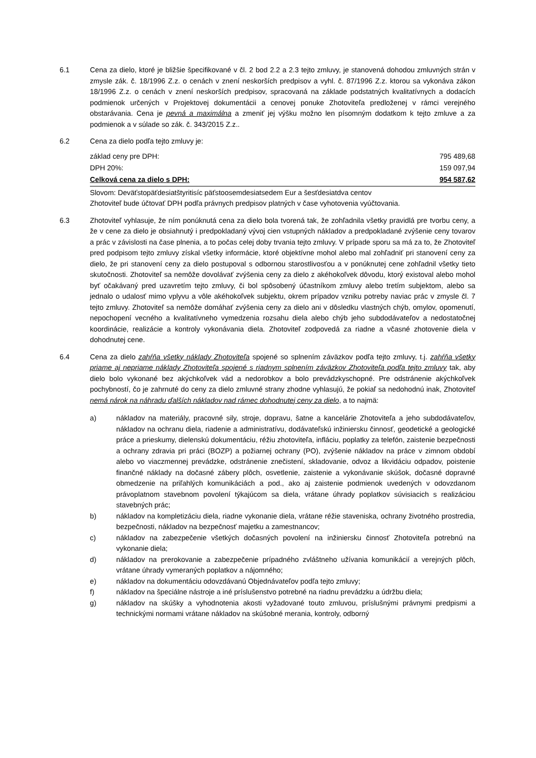6.1 Cena za dielo, ktoré je bližšie špecifikované v čl. 2 bod 2.2 a 2.3 tejto zmluvy, je stanovená dohodou zmluvných strán v zmysle zák. č. 18/1996 Z.z. o cenách v znení neskorších predpisov a vyhl. č. 87/1996 Z.z. ktorou sa vykonáva zákon 18/1996 Z.z. o cenách v znení neskorších predpisov, spracovaná na základe podstatných kvalitatívnych a dodacích podmienok určených v Projektovej dokumentácii a cenovej ponuke Zhotoviteľa predloženej v rámci verejného obstarávania. Cena je pevná a maximálna a zmeniť jej výšku možno len písomným dodatkom k tejto zmluve a za podmienok a v súlade so zák. č. 343/2015 Z.z..
6.2 Cena za dielo podľa tejto zmluvy je:
| základ ceny pre DPH: | 795 489,68 |
| DPH 20%: | 159 097,94 |
| Celková cena za dielo s DPH: | 954 587,62 |
Slovom: Deväťstopäťdesiatštyritisíc päťstoosemdesiatsedem Eur a šesťdesiatdva centov
Zhotoviteľ bude účtovať DPH podľa právnych predpisov platných v čase vyhotovenia vyúčtovania.
6.3 Zhotoviteľ vyhlasuje, že ním ponúknutá cena za dielo bola tvorená tak, že zohľadnila všetky pravidlá pre tvorbu ceny, a že v cene za dielo je obsiahnutý i predpokladaný vývoj cien vstupných nákladov a predpokladané zvýšenie ceny tovarov a prác v závislosti na čase plnenia, a to počas celej doby trvania tejto zmluvy. V prípade sporu sa má za to, že Zhotoviteľ pred podpisom tejto zmluvy získal všetky informácie, ktoré objektívne mohol alebo mal zohľadniť pri stanovení ceny za dielo, že pri stanovení ceny za dielo postupoval s odbornou starostlivosťou a v ponúknutej cene zohľadnil všetky tieto skutočnosti. Zhotoviteľ sa nemôže dovolávať zvýšenia ceny za dielo z akéhokoľvek dôvodu, ktorý existoval alebo mohol byť očakávaný pred uzavretím tejto zmluvy, či bol spôsobený účastníkom zmluvy alebo tretím subjektom, alebo sa jednalo o udalosť mimo vplyvu a vôle akéhokoľvek subjektu, okrem prípadov vzniku potreby naviac prác v zmysle čl. 7 tejto zmluvy. Zhotoviteľ sa nemôže domáhať zvýšenia ceny za dielo ani v dôsledku vlastných chýb, omylov, opomenutí, nepochopení vecného a kvalitatívneho vymedzenia rozsahu diela alebo chýb jeho subdodávateľov a nedostatočnej koordinácie, realizácie a kontroly vykonávania diela. Zhotoviteľ zodpovedá za riadne a včasné zhotovenie diela v dohodnutej cene.
6.4 Cena za dielo zahŕňa všetky náklady Zhotoviteľa spojené so splnením záväzkov podľa tejto zmluvy, t.j. zahŕňa všetky priame aj nepriame náklady Zhotoviteľa spojené s riadnym splnením záväzkov Zhotoviteľa podľa tejto zmluvy tak, aby dielo bolo vykonané bez akýchkoľvek vád a nedorobkov a bolo prevádzkyschopné. Pre odstránenie akýchkoľvek pochybností, čo je zahrnuté do ceny za dielo zmluvné strany zhodne vyhlasujú, že pokiaľ sa nedohodnú inak, Zhotoviteľ nemá nárok na náhradu ďalších nákladov nad rámec dohodnutej ceny za dielo, a to najmä:
a) nákladov na materiály, pracovné sily, stroje, dopravu, šatne a kancelárie Zhotoviteľa a jeho subdodávateľov, nákladov na ochranu diela, riadenie a administratívu, dodávateľskú inžiniersku činnosť, geodetické a geologické práce a prieskumy, dielenskú dokumentáciu, réžiu zhotoviteľa, infláciu, poplatky za telefón, zaistenie bezpečnosti a ochrany zdravia pri práci (BOZP) a požiarnej ochrany (PO), zvýšenie nákladov na práce v zimnom období alebo vo viaczmennej prevádzke, odstránenie znečistení, skladovanie, odvoz a likvidáciu odpadov, poistenie finančné náklady na dočasné zábery plôch, osvetlenie, zaistenie a vykonávanie skúšok, dočasné dopravné obmedzenie na priľahlých komunikáciách a pod., ako aj zaistenie podmienok uvedených v odovzdanom právoplatnom stavebnom povolení týkajúcom sa diela, vrátane úhrady poplatkov súvisiacich s realizáciou stavebných prác;
b) nákladov na kompletizáciu diela, riadne vykonanie diela, vrátane réžie staveniska, ochrany životného prostredia, bezpečnosti, nákladov na bezpečnosť majetku a zamestnancov;
c) nákladov na zabezpečenie všetkých dočasných povolení na inžiniersku činnosť Zhotoviteľa potrebnú na vykonanie diela;
d) nákladov na prerokovanie a zabezpečenie prípadného zvláštneho užívania komunikácií a verejných plôch, vrátane úhrady vymeraných poplatkov a nájomného;
e) nákladov na dokumentáciu odovzdávanú Objednávateľov podľa tejto zmluvy;
f) nákladov na špeciálne nástroje a iné príslušenstvo potrebné na riadnu prevádzku a údržbu diela;
g) nákladov na skúšky a vyhodnotenia akosti vyžadované touto zmluvou, príslušnými právnymi predpismi a technickými normami vrátane nákladov na skúšobné merania, kontroly, odborný